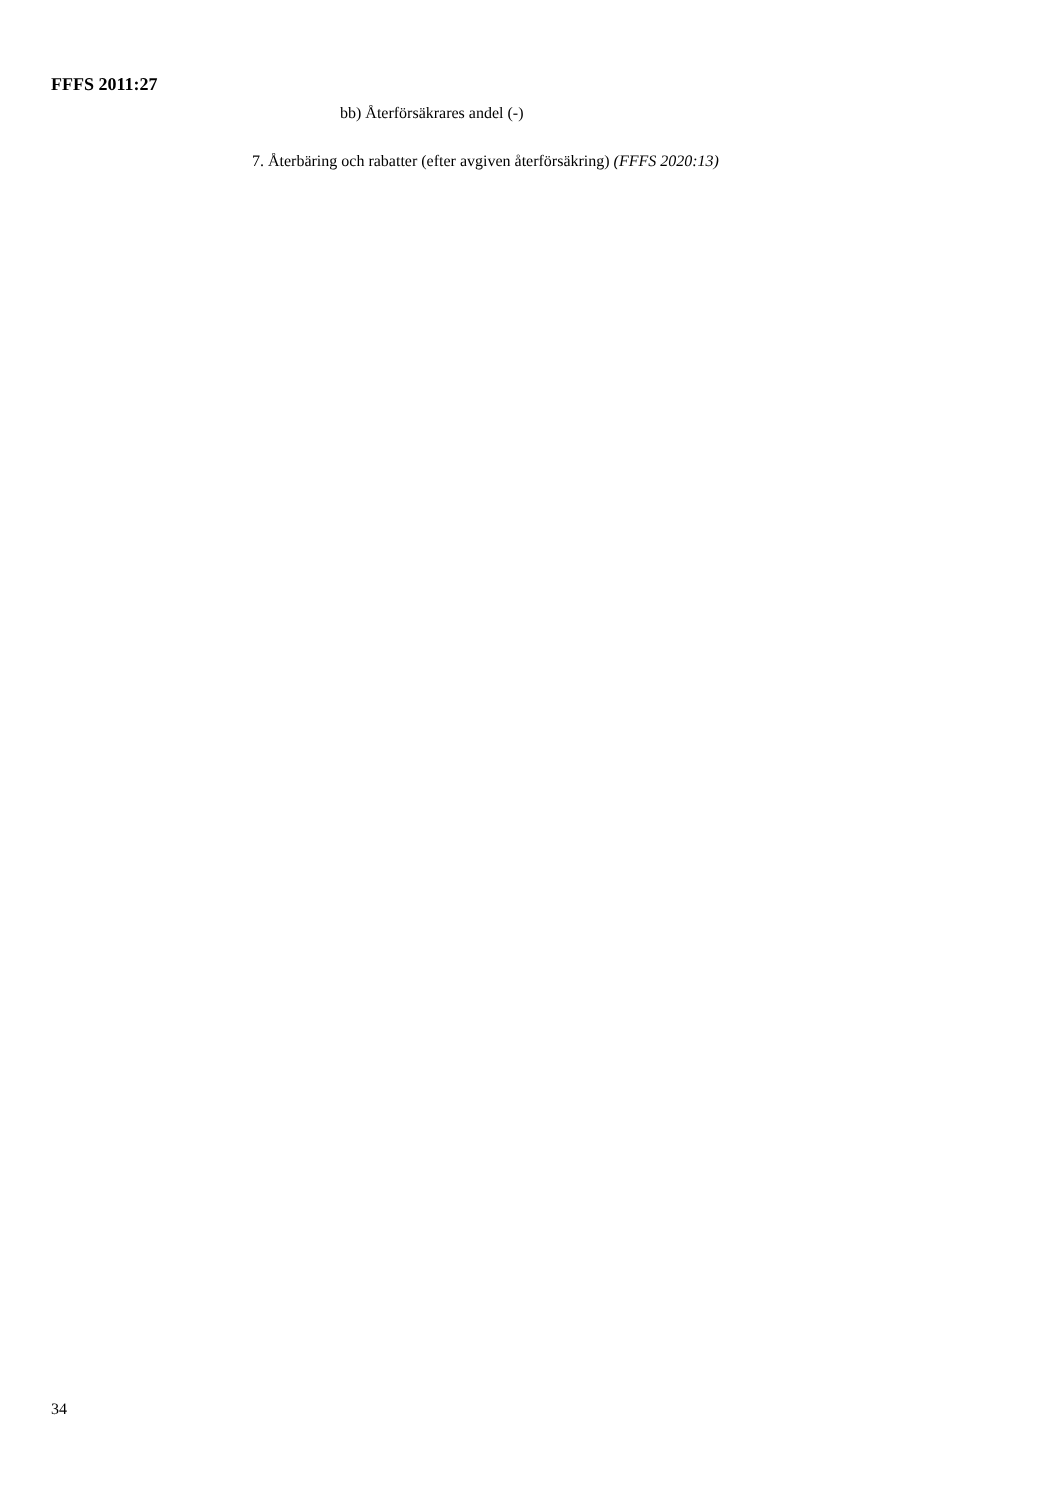FFFS 2011:27
bb) Återförsäkrares andel (-)
7. Återbäring och rabatter (efter avgiven återförsäkring) (FFFS 2020:13)
34